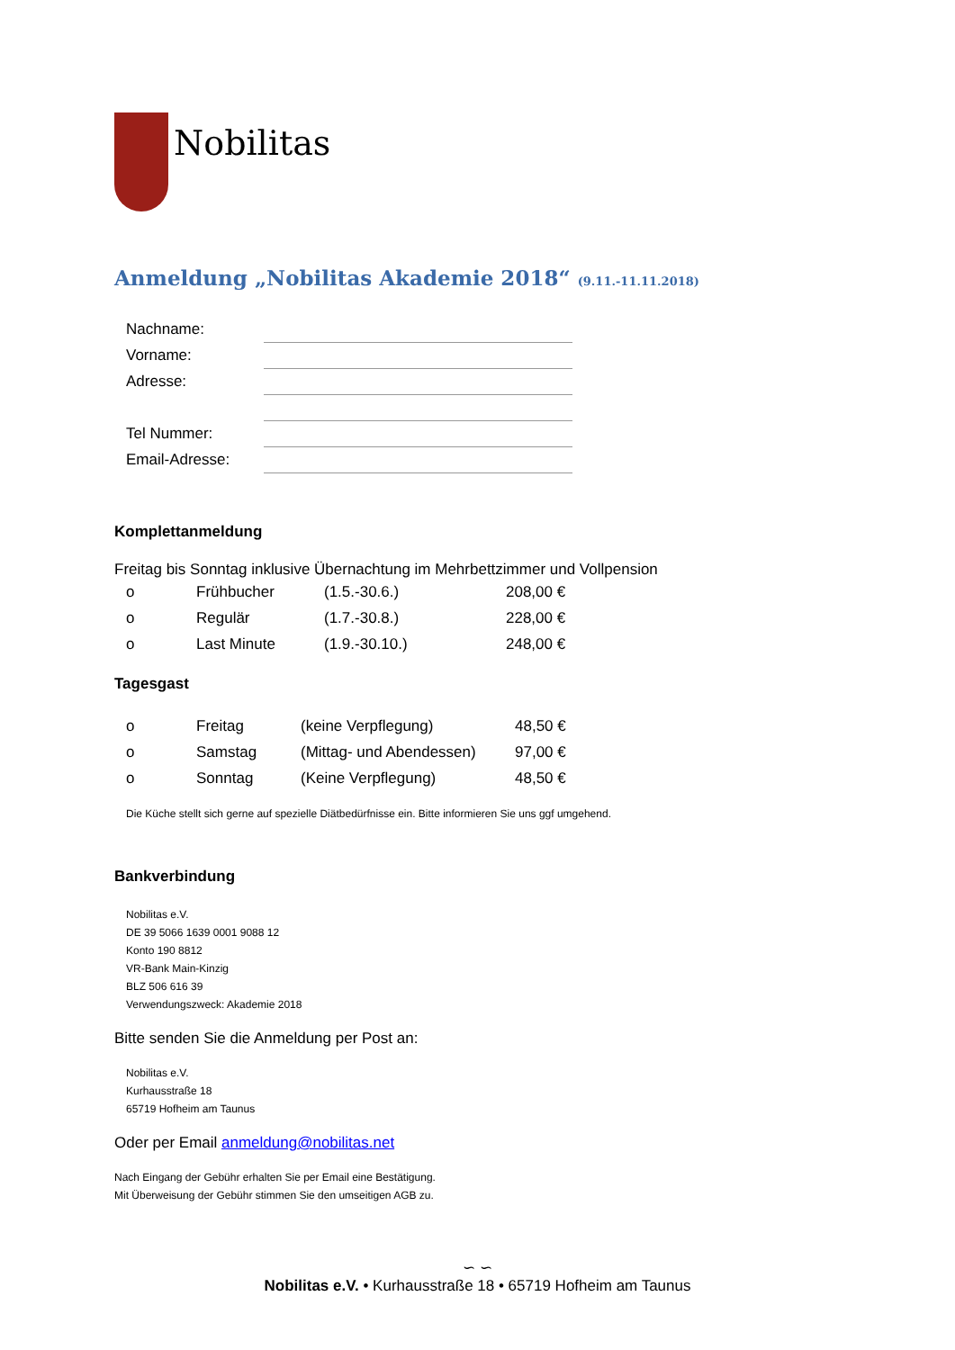Nobilitas
Anmeldung „Nobilitas Akademie 2018“ (9.11.-11.11.2018)
| Nachname: | |
| Vorname: | |
| Adresse: | |
| Tel Nummer: | |
| Email-Adresse: | |
Komplettanmeldung
Freitag bis Sonntag inklusive Übernachtung im Mehrbettzimmer und Vollpension
| o | Frühbucher | (1.5.-30.6.) | 208,00 € |
| o | Regulär | (1.7.-30.8.) | 228,00 € |
| o | Last Minute | (1.9.-30.10.) | 248,00 € |
Tagesgast
| o | Freitag | (keine Verpflegung) | 48,50 € |
| o | Samstag | (Mittag- und Abendessen) | 97,00 € |
| o | Sonntag | (Keine Verpflegung) | 48,50 € |
Die Küche stellt sich gerne auf spezielle Diätbedürfnisse ein. Bitte informieren Sie uns ggf umgehend.
Bankverbindung
Nobilitas e.V.
DE 39 5066 1639 0001 9088 12
Konto 190 8812
VR-Bank Main-Kinzig
BLZ 506 616 39
Verwendungszweck: Akademie 2018
Bitte senden Sie die Anmeldung per Post an:
Nobilitas e.V.
Kurhausstraße 18
65719 Hofheim am Taunus
Oder per Email anmeldung@nobilitas.net
Nach Eingang der Gebühr erhalten Sie per Email eine Bestätigung.
Mit Überweisung der Gebühr stimmen Sie den umseitigen AGB zu.
∽ ∽
Nobilitas e.V. • Kurhausstraße 18 • 65719 Hofheim am Taunus